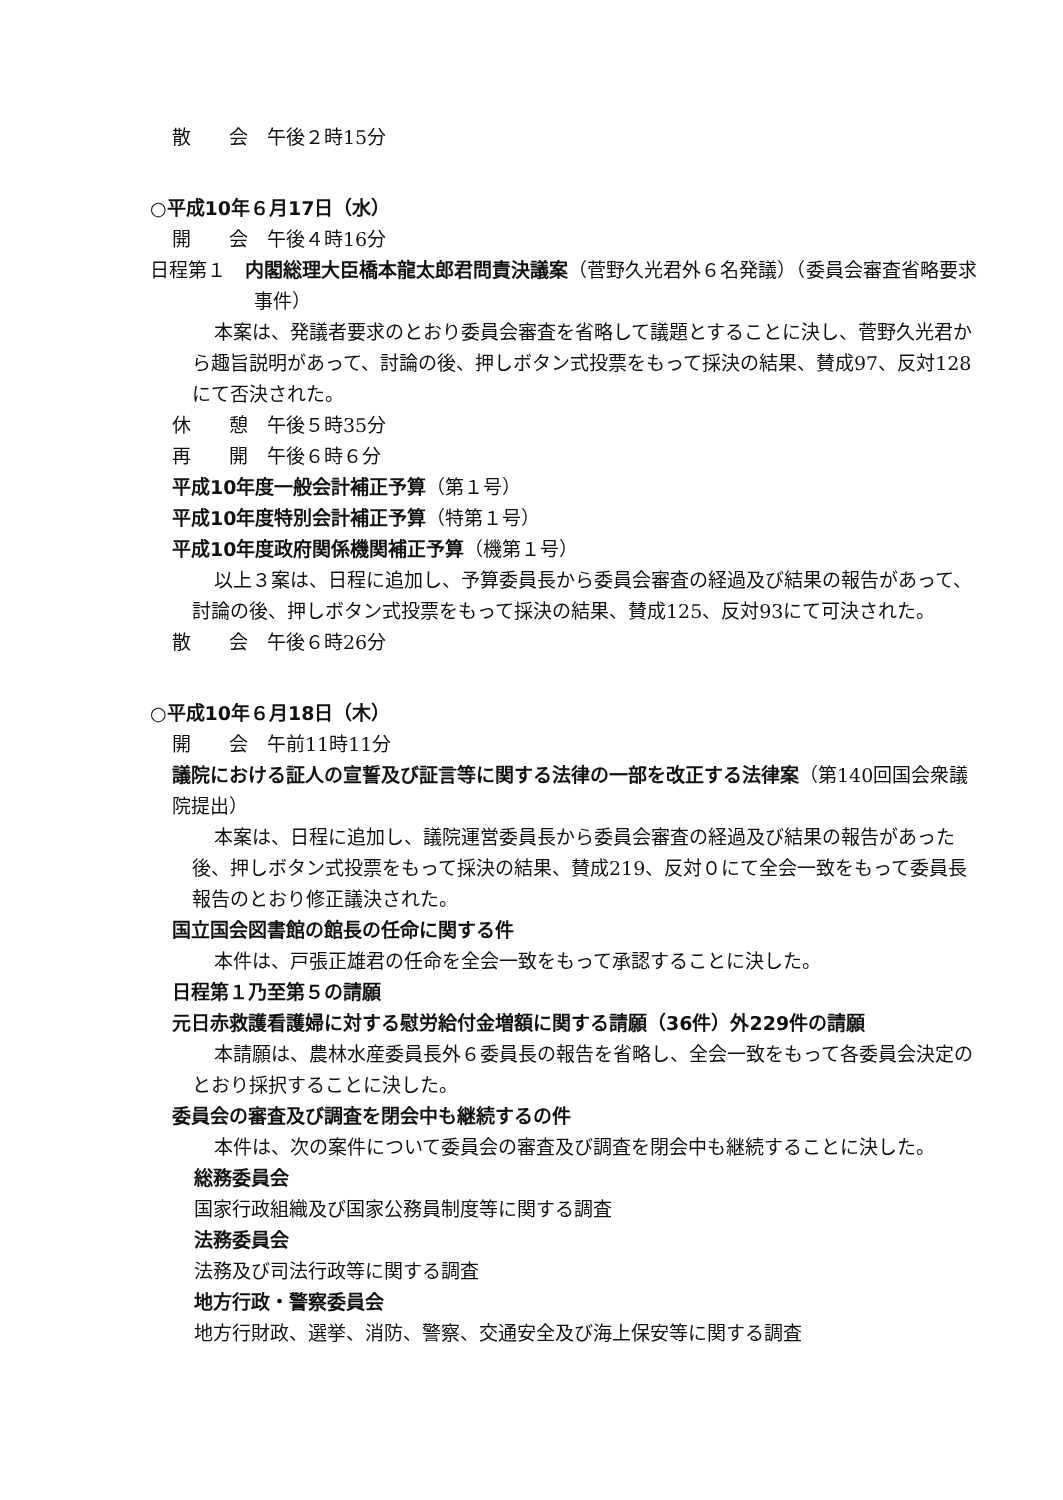散　　会　午後２時15分
○平成10年６月17日（水）
開　　会　午後４時16分
日程第１　内閣総理大臣橋本龍太郎君問責決議案（菅野久光君外６名発議）（委員会審査省略要求事件）
本案は、発議者要求のとおり委員会審査を省略して議題とすることに決し、菅野久光君から趣旨説明があって、討論の後、押しボタン式投票をもって採決の結果、賛成97、反対128にて否決された。
休　　憩　午後５時35分
再　　開　午後６時６分
平成10年度一般会計補正予算（第１号）
平成10年度特別会計補正予算（特第１号）
平成10年度政府関係機関補正予算（機第１号）
以上３案は、日程に追加し、予算委員長から委員会審査の経過及び結果の報告があって、討論の後、押しボタン式投票をもって採決の結果、賛成125、反対93にて可決された。
散　　会　午後６時26分
○平成10年６月18日（木）
開　　会　午前11時11分
議院における証人の宣誓及び証言等に関する法律の一部を改正する法律案（第140回国会衆議院提出）
本案は、日程に追加し、議院運営委員長から委員会審査の経過及び結果の報告があった後、押しボタン式投票をもって採決の結果、賛成219、反対０にて全会一致をもって委員長報告のとおり修正議決された。
国立国会図書館の館長の任命に関する件
本件は、戸張正雄君の任命を全会一致をもって承認することに決した。
日程第１乃至第５の請願
元日赤救護看護婦に対する慰労給付金増額に関する請願（36件）外229件の請願
本請願は、農林水産委員長外６委員長の報告を省略し、全会一致をもって各委員会決定のとおり採択することに決した。
委員会の審査及び調査を閉会中も継続するの件
本件は、次の案件について委員会の審査及び調査を閉会中も継続することに決した。
総務委員会
国家行政組織及び国家公務員制度等に関する調査
法務委員会
法務及び司法行政等に関する調査
地方行政・警察委員会
地方行財政、選挙、消防、警察、交通安全及び海上保安等に関する調査